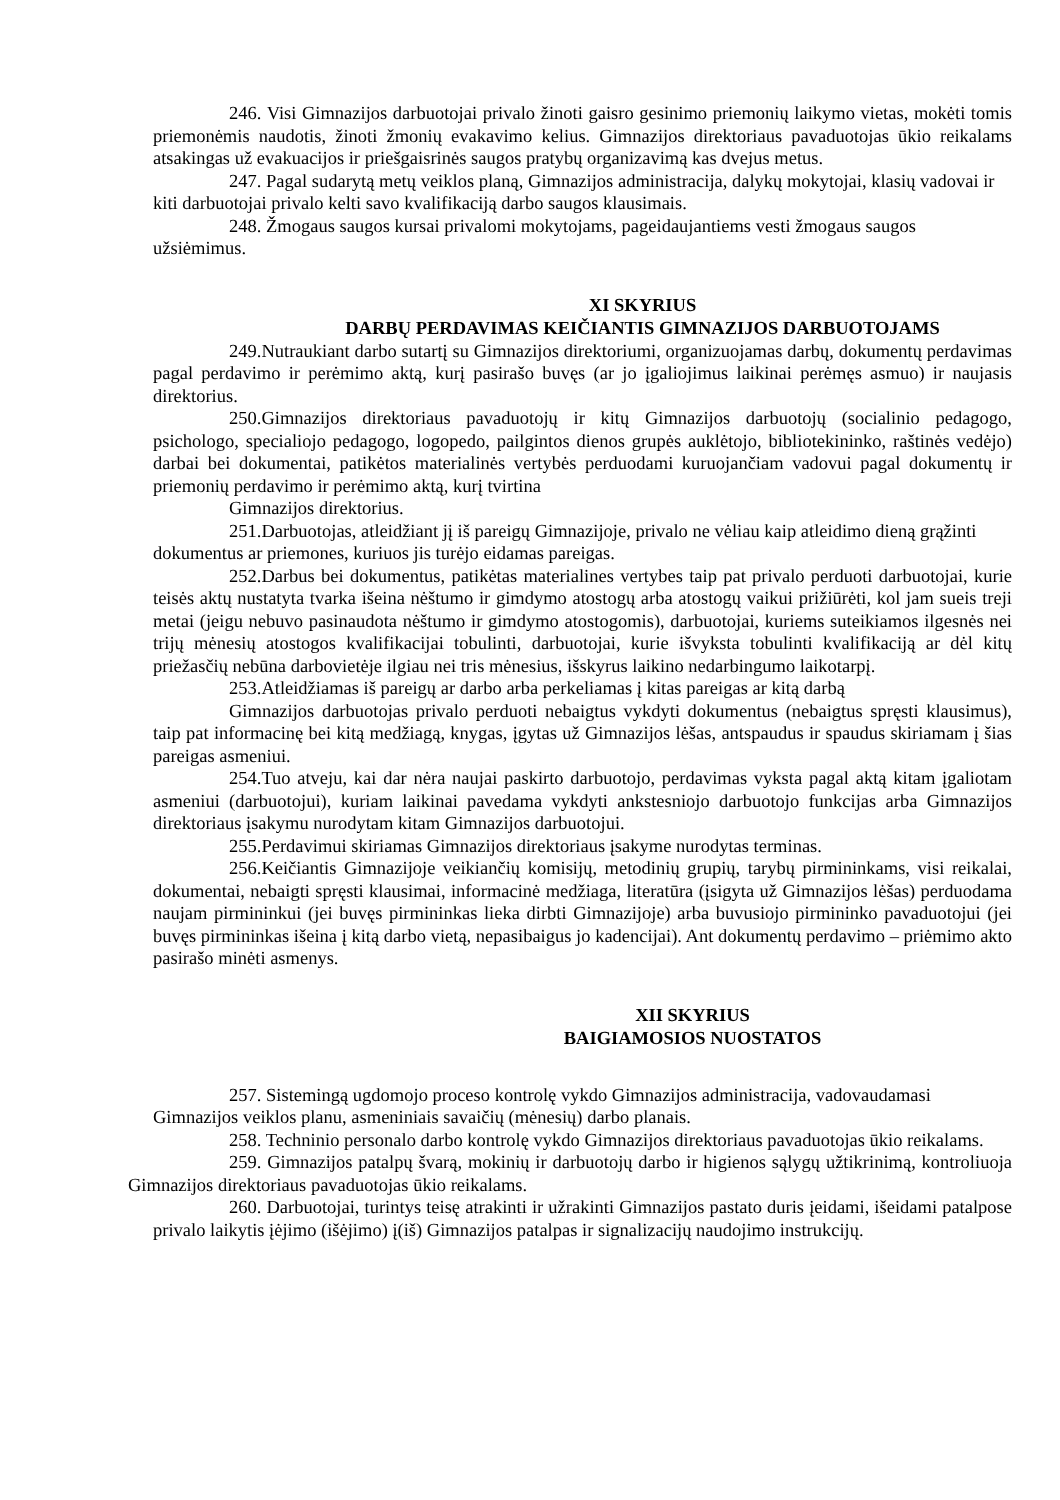246. Visi Gimnazijos darbuotojai privalo žinoti gaisro gesinimo priemonių laikymo vietas, mokėti tomis priemonėmis naudotis, žinoti žmonių evakavimo kelius. Gimnazijos direktoriaus pavaduotojas ūkio reikalams atsakingas už evakuacijos ir priešgaisrinės saugos pratybų organizavimą kas dvejus metus.
247. Pagal sudarytą metų veiklos planą, Gimnazijos administracija, dalykų mokytojai, klasių vadovai ir kiti darbuotojai privalo kelti savo kvalifikaciją darbo saugos klausimais.
248. Žmogaus saugos kursai privalomi mokytojams, pageidaujantiems vesti žmogaus saugos užsiėmimus.
XI SKYRIUS
DARBŲ PERDAVIMAS KEIČIANTIS GIMNAZIJOS DARBUOTOJAMS
249.Nutraukiant darbo sutartį su Gimnazijos direktoriumi, organizuojamas darbų, dokumentų perdavimas pagal perdavimo ir perėmimo aktą, kurį pasirašo buvęs (ar jo įgaliojimus laikinai perėmęs asmuo) ir naujasis direktorius.
250.Gimnazijos direktoriaus pavaduotojų ir kitų Gimnazijos darbuotojų (socialinio pedagogo, psichologo, specialiojo pedagogo, logopedo, pailgintos dienos grupės auklėtojo, bibliotekininko, raštinės vedėjo) darbai bei dokumentai, patikėtos materialinės vertybės perduodami kuruojančiam vadovui pagal dokumentų ir priemonių perdavimo ir perėmimo aktą, kurį tvirtina
Gimnazijos direktorius.
251.Darbuotojas, atleidžiant jį iš pareigų Gimnazijoje, privalo ne vėliau kaip atleidimo dieną grąžinti dokumentus ar priemones, kuriuos jis turėjo eidamas pareigas.
252.Darbus bei dokumentus, patikėtas materialines vertybes taip pat privalo perduoti darbuotojai, kurie teisės aktų nustatyta tvarka išeina nėštumo ir gimdymo atostogų arba atostogų vaikui prižiūrėti, kol jam sueis treji metai (jeigu nebuvo pasinaudota nėštumo ir gimdymo atostogomis), darbuotojai, kuriems suteikiamos ilgesnės nei trijų mėnesių atostogos kvalifikacijai tobulinti, darbuotojai, kurie išvyksta tobulinti kvalifikaciją ar dėl kitų priežasčių nebūna darbovietėje ilgiau nei tris mėnesius, išskyrus laikino nedarbingumo laikotarpį.
253.Atleidžiamas iš pareigų ar darbo arba perkeliamas į kitas pareigas ar kitą darbą
Gimnazijos darbuotojas privalo perduoti nebaigtus vykdyti dokumentus (nebaigtus spręsti klausimus), taip pat informacinę bei kitą medžiagą, knygas, įgytas už Gimnazijos lėšas, antspaudus ir spaudus skiriamam į šias pareigas asmeniui.
254.Tuo atveju, kai dar nėra naujai paskirto darbuotojo, perdavimas vyksta pagal aktą kitam įgaliotam asmeniui (darbuotojui), kuriam laikinai pavedama vykdyti ankstesniojo darbuotojo funkcijas arba Gimnazijos direktoriaus įsakymu nurodytam kitam Gimnazijos darbuotojui.
255.Perdavimui skiriamas Gimnazijos direktoriaus įsakyme nurodytas terminas.
256.Keičiantis Gimnazijoje veikiančių komisijų, metodinių grupių, tarybų pirmininkams, visi reikalai, dokumentai, nebaigti spręsti klausimai, informacinė medžiaga, literatūra (įsigyta už Gimnazijos lėšas) perduodama naujam pirmininkui (jei buvęs pirmininkas lieka dirbti Gimnazijoje) arba buvusiojo pirmininko pavaduotojui (jei buvęs pirmininkas išeina į kitą darbo vietą, nepasibaigus jo kadencijai). Ant dokumentų perdavimo – priėmimo akto pasirašo minėti asmenys.
XII SKYRIUS
BAIGIAMOSIOS NUOSTATOS
257. Sistemingą ugdomojo proceso kontrolę vykdo Gimnazijos administracija, vadovaudamasi Gimnazijos veiklos planu, asmeniniais savaičių (mėnesių) darbo planais.
258. Techninio personalo darbo kontrolę vykdo Gimnazijos direktoriaus pavaduotojas ūkio reikalams.
259. Gimnazijos patalpų švarą, mokinių ir darbuotojų darbo ir higienos sąlygų užtikrinimą, kontroliuoja Gimnazijos direktoriaus pavaduotojas ūkio reikalams.
260. Darbuotojai, turintys teisę atrakinti ir užrakinti Gimnazijos pastato duris įeidami, išeidami patalpose privalo laikytis įėjimo (išėjimo) į(iš) Gimnazijos patalpas ir signalizacijų naudojimo instrukcijų.